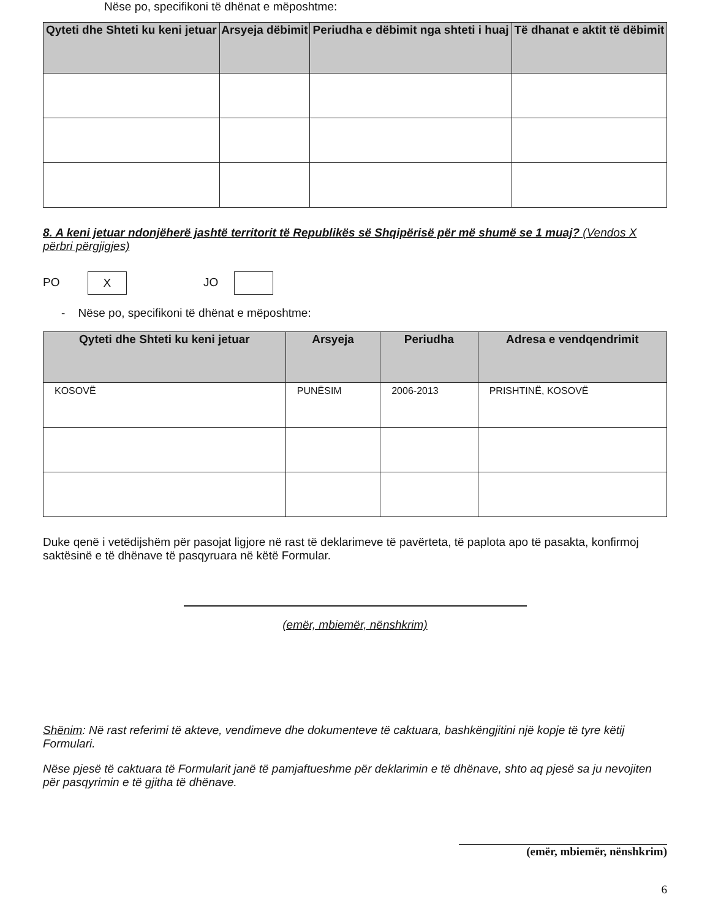Nëse po, specifikoni të dhënat e mëposhtme:
| Qyteti dhe Shteti ku keni jetuar | Arsyeja dëbimit | Periudha e dëbimit nga shteti i huaj | Të dhanat e aktit të dëbimit |
| --- | --- | --- | --- |
8. A keni jetuar ndonjëherë jashtë territorit të Republikës së Shqipërisë për më shumë se 1 muaj? (Vendos X përbri përgjigjes)
PO X JO
- Nëse po, specifikoni të dhënat e mëposhtme:
| Qyteti dhe Shteti ku keni jetuar | Arsyeja | Periudha | Adresa e vendqendrimit |
| --- | --- | --- | --- |
| KOSOVË | PUNËSIM | 2006-2013 | PRISHTINË, KOSOVË |
Duke qenë i vetëdijshëm për pasojat ligjore në rast të deklarimeve të pavërteta, të paplota apo të pasakta, konfirmoj saktësinë e të dhënave të pasqyruara në këtë Formular.
(emër, mbiemër, nënshkrim)
Shënim: Në rast referimi të akteve, vendimeve dhe dokumenteve të caktuara, bashkëngjitini një kopje të tyre këtij Formulari.
Nëse pjesë të caktuara të Formularit janë të pamjaftueshme për deklarimin e të dhënave, shto aq pjesë sa ju nevojiten për pasqyrimin e të gjitha të dhënave.
(emër, mbiemër, nënshkrim)
6